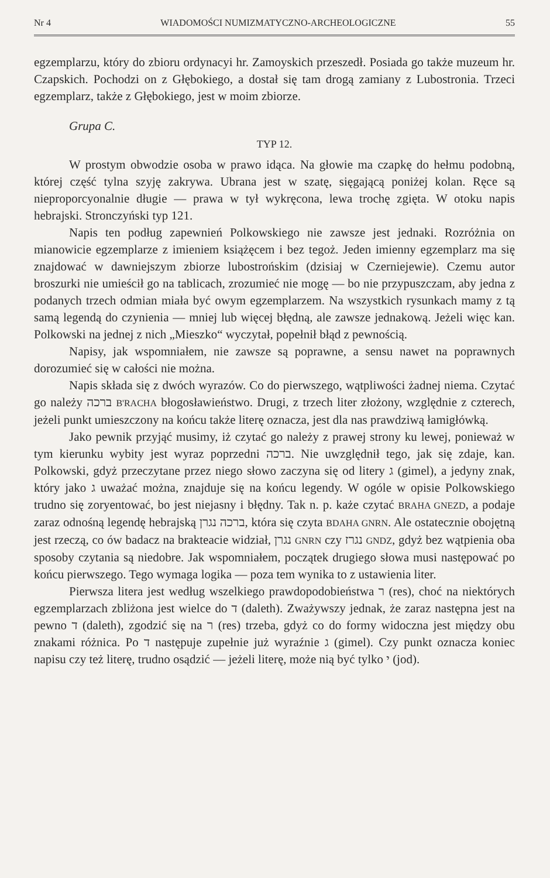Nr 4 WIADOMOŚCI NUMIZMATYCZNO-ARCHEOLOGICZNE 55
egzemplarzu, który do zbioru ordynacyi hr. Zamoyskich przeszedł. Posiada go także muzeum hr. Czapskich. Pochodzi on z Głębokiego, a dostał się tam drogą zamiany z Lubostronia. Trzeci egzemplarz, także z Głębokiego, jest w moim zbiorze.
Grupa C.
TYP 12.
W prostym obwodzie osoba w prawo idąca. Na głowie ma czapkę do hełmu podobną, której część tylna szyję zakrywa. Ubrana jest w szatę, sięgającą poniżej kolan. Ręce są nieproporcyonalnie długie — prawa w tył wykręcona, lewa trochę zgięta. W otoku napis hebrajski. Stronczyński typ 121.
Napis ten podług zapewnień Polkowskiego nie zawsze jest jednaki. Rozróżnia on mianowicie egzemplarze z imieniem książęcem i bez tegoż. Jeden imienny egzemplarz ma się znajdować w dawniejszym zbiorze lubostrońskim (dzisiaj w Czerniejewie). Czemu autor broszurki nie umieścił go na tablicach, zrozumieć nie mogę — bo nie przypuszczam, aby jedna z podanych trzech odmian miała być owym egzemplarzem. Na wszystkich rysunkach mamy z tą samą legendą do czynienia — mniej lub więcej błędną, ale zawsze jednakową. Jeżeli więc kan. Polkowski na jednej z nich „Mieszko“ wyczytał, popełnił błąd z pewnością.
Napisy, jak wspomniałem, nie zawsze są poprawne, a sensu nawet na poprawnych dorozumieć się w całości nie można.
Napis składa się z dwóch wyrazów. Co do pierwszego, wątpliwości żadnej niema. Czytać go należy ברכה B'RACHA błogosławieństwo. Drugi, z trzech liter złożony, względnie z czterech, jeżeli punkt umieszczony na końcu także literę oznacza, jest dla nas prawdziwą łamigłówką.
Jako pewnik przyjąć musimy, iż czytać go należy z prawej strony ku lewej, ponieważ w tym kierunku wybity jest wyraz poprzedni ברכה. Nie uwzględnił tego, jak się zdaje, kan. Polkowski, gdyż przeczytane przez niego słowo zaczyna się od litery ג (gimel), a jedyny znak, który jako ג uważać można, znajduje się na końcu legendy. W ogóle w opisie Polkowskiego trudno się zoryentować, bo jest niejasny i błędny. Tak n. p. każe czytać BRAHA GNEZD, a podaje zaraz odnośną legendę hebrajską ברכה נגרן, która się czyta BDAHA GNRN. Ale ostatecznie obojętną jest rzeczą, co ów badacz na brakteacie widział, נגרן GNRN czy נגרז GNDZ, gdyż bez wątpienia oba sposoby czytania są niedobre. Jak wspomniałem, początek drugiego słowa musi następować po końcu pierwszego. Tego wymaga logika — poza tem wynika to z ustawienia liter.
Pierwsza litera jest według wszelkiego prawdopodobieństwa ר (res), choć na niektórych egzemplarzach zbliżona jest wielce do ד (daleth). Zważywszy jednak, że zaraz następna jest na pewno ד (daleth), zgodzić się na ר (res) trzeba, gdyż co do formy widoczna jest między obu znakami różnica. Po ד następuje zupełnie już wyraźnie ג (gimel). Czy punkt oznacza koniec napisu czy też literę, trudno osądzić — jeżeli literę, może nią być tylko י (jod).